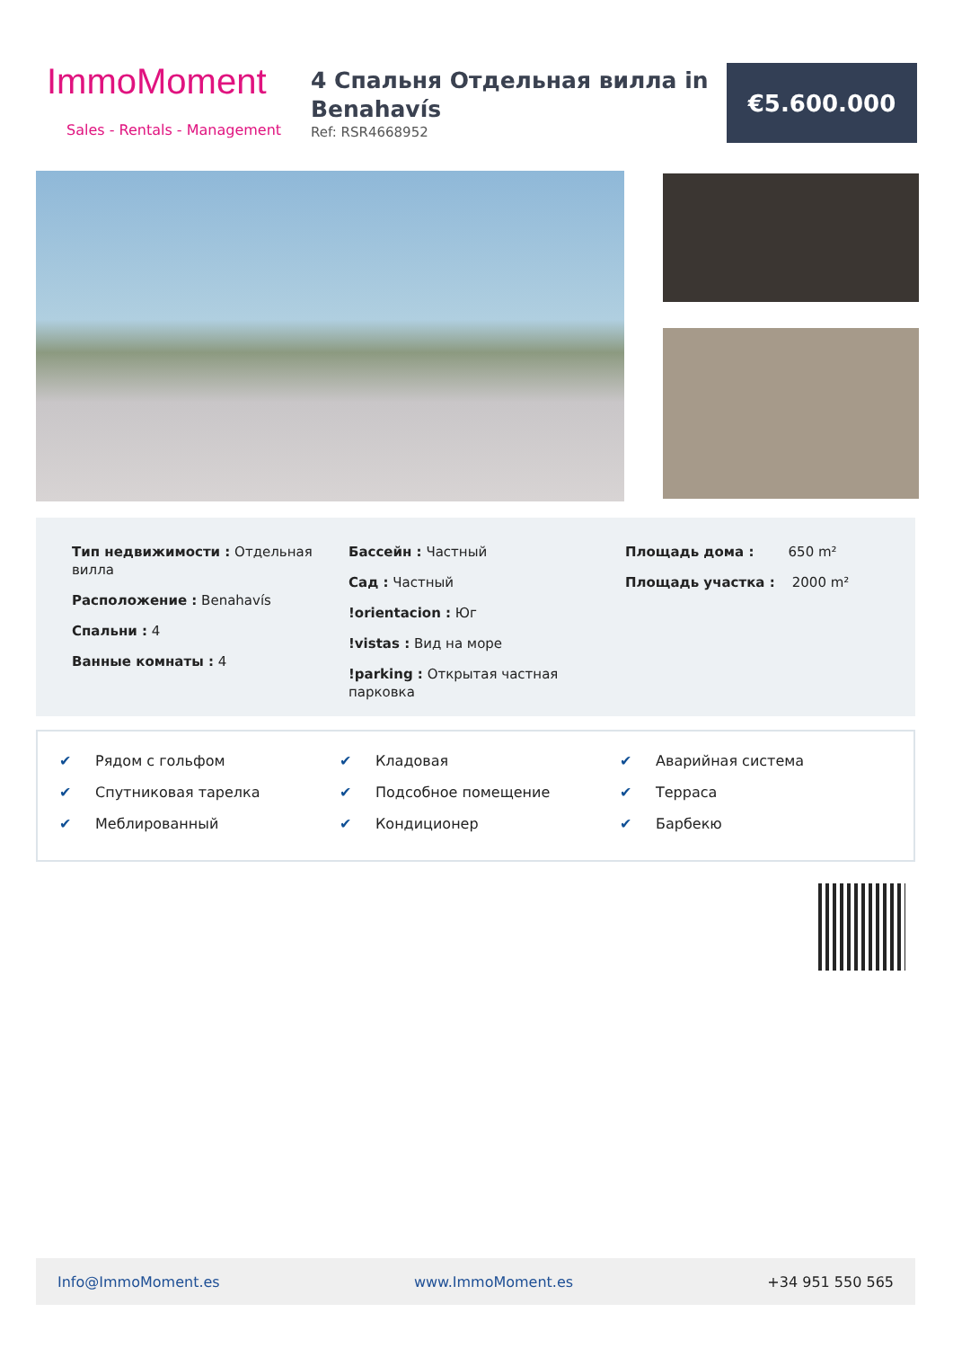ImmoMoment
Sales - Rentals - Management
4 Спальня Отдельная вилла in Benahavís
Ref: RSR4668952
€5.600.000
Тип недвижимости : Отдельная вилла
Расположение : Benahavís
Спальни : 4
Ванные комнаты : 4
Бассейн : Частный
Сад : Частный
!orientacion : Юг
!vistas : Вид на море
!parking : Открытая частная парковка
Площадь дома : 650 m²
Площадь участка : 2000 m²
✔ Рядом с гольфом
✔ Спутниковая тарелка
✔ Меблированный
✔ Кладовая
✔ Подсобное помещение
✔ Кондиционер
✔ Аварийная система
✔ Терраса
✔ Барбекю
Info@ImmoMoment.es www.ImmoMoment.es +34 951 550 565